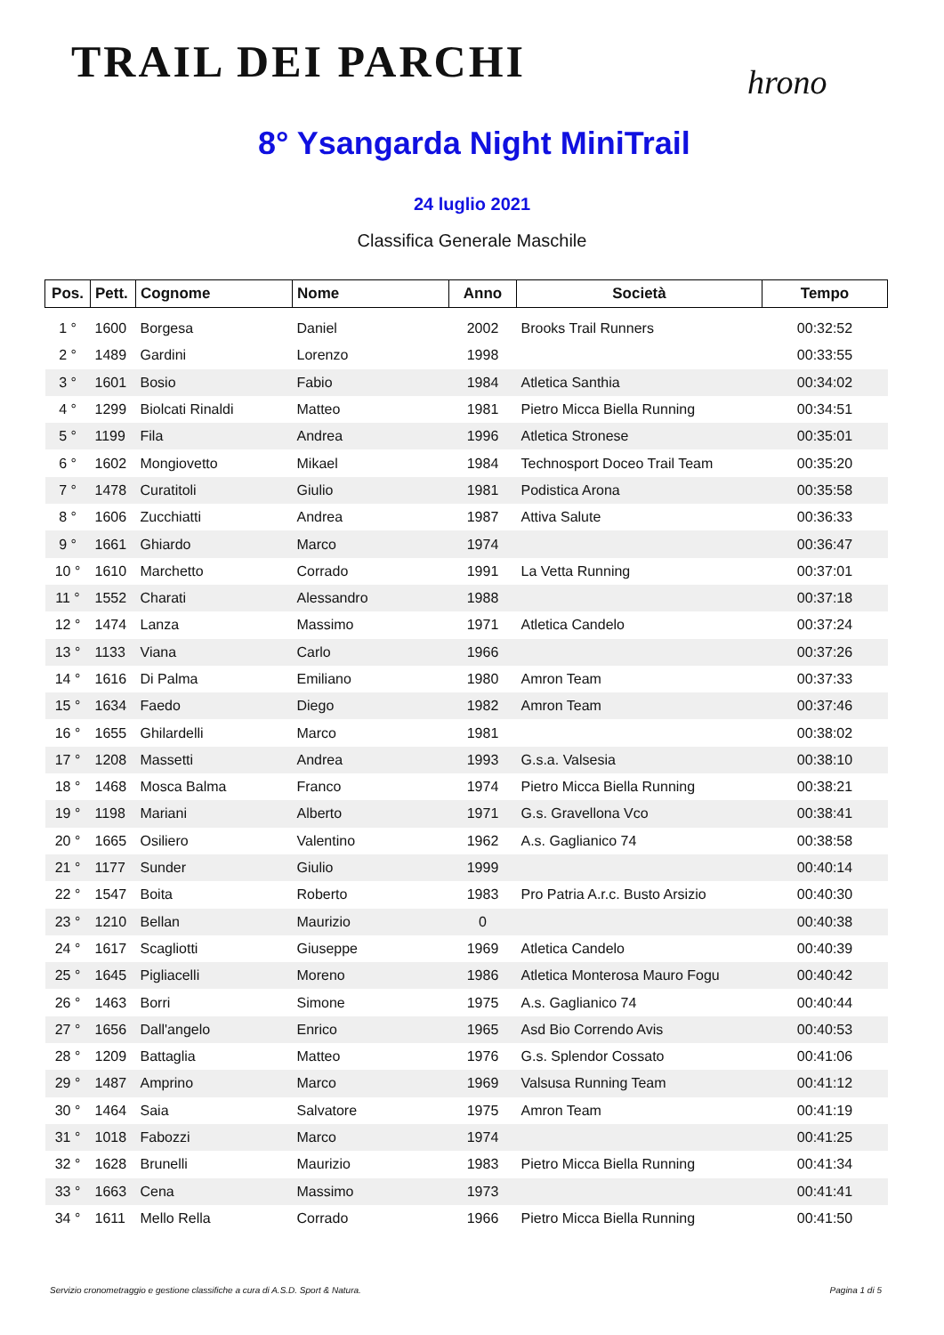TRAIL DEI PARCHI
hrono
8° Ysangarda Night MiniTrail
24 luglio 2021
Classifica Generale Maschile
| Pos. | Pett. | Cognome | Nome | Anno | Società | Tempo |
| --- | --- | --- | --- | --- | --- | --- |
| 1 ° | 1600 | Borgesa | Daniel | 2002 | Brooks Trail Runners | 00:32:52 |
| 2 ° | 1489 | Gardini | Lorenzo | 1998 | | 00:33:55 |
| 3 ° | 1601 | Bosio | Fabio | 1984 | Atletica Santhia | 00:34:02 |
| 4 ° | 1299 | Biolcati Rinaldi | Matteo | 1981 | Pietro Micca Biella Running | 00:34:51 |
| 5 ° | 1199 | Fila | Andrea | 1996 | Atletica Stronese | 00:35:01 |
| 6 ° | 1602 | Mongiovetto | Mikael | 1984 | Technosport Doceo Trail Team | 00:35:20 |
| 7 ° | 1478 | Curatitoli | Giulio | 1981 | Podistica Arona | 00:35:58 |
| 8 ° | 1606 | Zucchiatti | Andrea | 1987 | Attiva Salute | 00:36:33 |
| 9 ° | 1661 | Ghiardo | Marco | 1974 | | 00:36:47 |
| 10 ° | 1610 | Marchetto | Corrado | 1991 | La Vetta Running | 00:37:01 |
| 11 ° | 1552 | Charati | Alessandro | 1988 | | 00:37:18 |
| 12 ° | 1474 | Lanza | Massimo | 1971 | Atletica Candelo | 00:37:24 |
| 13 ° | 1133 | Viana | Carlo | 1966 | | 00:37:26 |
| 14 ° | 1616 | Di Palma | Emiliano | 1980 | Amron Team | 00:37:33 |
| 15 ° | 1634 | Faedo | Diego | 1982 | Amron Team | 00:37:46 |
| 16 ° | 1655 | Ghilardelli | Marco | 1981 | | 00:38:02 |
| 17 ° | 1208 | Massetti | Andrea | 1993 | G.s.a. Valsesia | 00:38:10 |
| 18 ° | 1468 | Mosca Balma | Franco | 1974 | Pietro Micca Biella Running | 00:38:21 |
| 19 ° | 1198 | Mariani | Alberto | 1971 | G.s. Gravellona Vco | 00:38:41 |
| 20 ° | 1665 | Osiliero | Valentino | 1962 | A.s. Gaglianico 74 | 00:38:58 |
| 21 ° | 1177 | Sunder | Giulio | 1999 | | 00:40:14 |
| 22 ° | 1547 | Boita | Roberto | 1983 | Pro Patria A.r.c. Busto Arsizio | 00:40:30 |
| 23 ° | 1210 | Bellan | Maurizio | 0 | | 00:40:38 |
| 24 ° | 1617 | Scagliotti | Giuseppe | 1969 | Atletica Candelo | 00:40:39 |
| 25 ° | 1645 | Pigliacelli | Moreno | 1986 | Atletica Monterosa Mauro Fogu | 00:40:42 |
| 26 ° | 1463 | Borri | Simone | 1975 | A.s. Gaglianico 74 | 00:40:44 |
| 27 ° | 1656 | Dall'angelo | Enrico | 1965 | Asd Bio Correndo Avis | 00:40:53 |
| 28 ° | 1209 | Battaglia | Matteo | 1976 | G.s. Splendor Cossato | 00:41:06 |
| 29 ° | 1487 | Amprino | Marco | 1969 | Valsusa Running Team | 00:41:12 |
| 30 ° | 1464 | Saia | Salvatore | 1975 | Amron Team | 00:41:19 |
| 31 ° | 1018 | Fabozzi | Marco | 1974 | | 00:41:25 |
| 32 ° | 1628 | Brunelli | Maurizio | 1983 | Pietro Micca Biella Running | 00:41:34 |
| 33 ° | 1663 | Cena | Massimo | 1973 | | 00:41:41 |
| 34 ° | 1611 | Mello Rella | Corrado | 1966 | Pietro Micca Biella Running | 00:41:50 |
Servizio cronometraggio e gestione classifiche a cura di A.S.D. Sport & Natura. Pagina 1 di 5